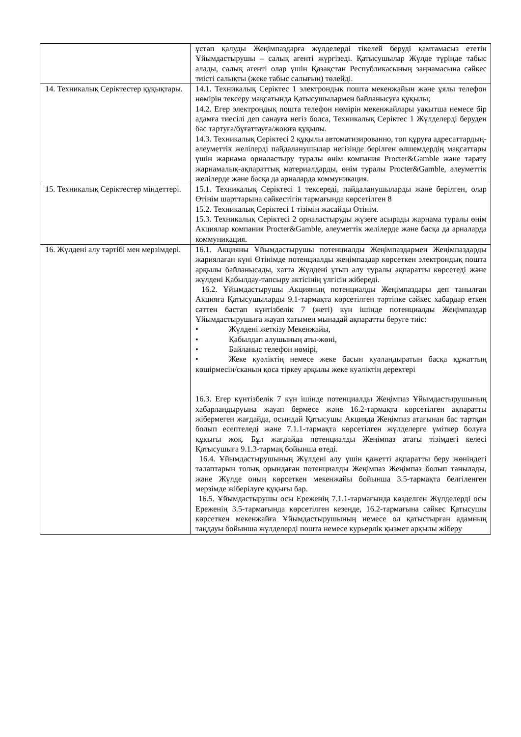| | ұстап қалуды Жеңімпаздарға жүлделерді тікелей беруді қамтамасыз ететін Ұйымдастырушы – салық агенті жүргізеді. Қатысушылар Жүлде түрінде табыс алады, салық агенті олар үшін Қазақстан Республикасының заңнамасына сәйкес тиісті салықты (жеке табыс салығын) төлейді. |
| 14. Техникалық Серіктестер құқықтары. | 14.1. Техникалық Серіктес 1 электрондық пошта мекенжайын және ұялы телефон нөмірін тексеру мақсатында Қатысушылармен байланысуға құқылы; 14.2. Егер электрондық пошта телефон нөмірін мекенжайлары уақытша немесе бір адамға тиесілі деп санауға негіз болса, Техникалық Серіктес 1 Жүлделерді беруден бас тартуға/бұғаттауға/жоюға құқылы. 14.3. Техникалық Серіктесі 2 құқылы автоматизированно, топ құруға адресаттардың-әлеуметтік желілерді пайдаланушылар негізінде берілген өлшемдердің мақсаттары үшін жарнама орналастыру туралы өнім компания Procter&Gamble және тарату жарнамалық-ақпараттық материалдарды, өнім туралы Procter&Gamble, әлеуметтік желілерде және басқа да арналарда коммуникация. |
| 15. Техникалық Серіктестер міндеттері. | 15.1. Техникалық Серіктесі 1 тексереді, пайдаланушыларды және берілген, олар Өтінім шарттарына сәйкестігін тармағында көрсетілген 8 15.2. Техникалық Серіктесі 1 тізімін жасайды Өтінім. 15.3. Техникалық Серіктесі 2 орналастыруды жүзеге асырады жарнама туралы өнім Акциялар компания Procter&Gamble, әлеуметтік желілерде және басқа да арналарда коммуникация. |
| 16. Жүлдені алу тәртібі мен мерзімдері. | 16.1. Акцияны Ұйымдастырушы потенциалды Жеңімпаздармен Жеңімпаздарды жариялаған күні Өтінімде потенциалды жеңімпаздар көрсеткен электрондық пошта арқылы байланысады, хатта Жүлдені ұтып алу туралы ақпаратты көрсетеді және жүлдені Қабылдау-тапсыру актісінің үлгісін жібереді. 16.2. Ұйымдастырушы Акцияның потенциалды Жеңімпаздары деп танылған Акцияға Қатысушыларды 9.1-тармақта көрсетілген тәртіпке сәйкес хабардар еткен сәттен бастап күнтізбелік 7 (жеті) күн ішінде потенциалды Жеңімпаздар Ұйымдастырушыға жауап хатымен мынадай ақпаратты беруге тиіс: • Жүлдені жеткізу Мекенжайы, • Қабылдап алушының аты-жөні, • Байланыс телефон нөмірі, • Жеке куәліктің немесе жеке басын куәландыратын басқа құжаттың көшірмесін/сканын қоса тіркеу арқылы жеке куәліктің деректері 16.3. Егер күнтізбелік 7 күн ішінде потенциалды Жеңімпаз Ұйымдастырушының хабарландыруына жауап бермесе және 16.2-тармақта көрсетілген ақпаратты жібермеген жағдайда, осындай Қатысушы Акцияда Жеңімпаз атағынан бас тартқан болып есептеледі және 7.1.1-тармақта көрсетілген жүлделерге үміткер болуға құқығы жоқ. Бұл жағдайда потенциалды Жеңімпаз атағы тізімдегі келесі Қатысушыға 9.1.3-тармақ бойынша өтеді. 16.4. Ұйымдастырушының Жүлдені алу үшін қажетті ақпаратты беру жөніндегі талаптарын толық орындаған потенциалды Жеңімпаз Жеңімпаз болып танылады, және Жүлде оның көрсеткен мекенжайы бойынша 3.5-тармақта белгіленген мерзімде жіберілуге құқығы бар. 16.5. Ұйымдастырушы осы Ереженің 7.1.1-тармағында көзделген Жүлделерді осы Ереженің 3.5-тармағында көрсетілген кезеңде, 16.2-тармағына сәйкес Қатысушы көрсеткен мекенжайға Ұйымдастырушының немесе ол қатыстырған адамның таңдауы бойынша жүлделерді пошта немесе курьерлік қызмет арқылы жіберу |